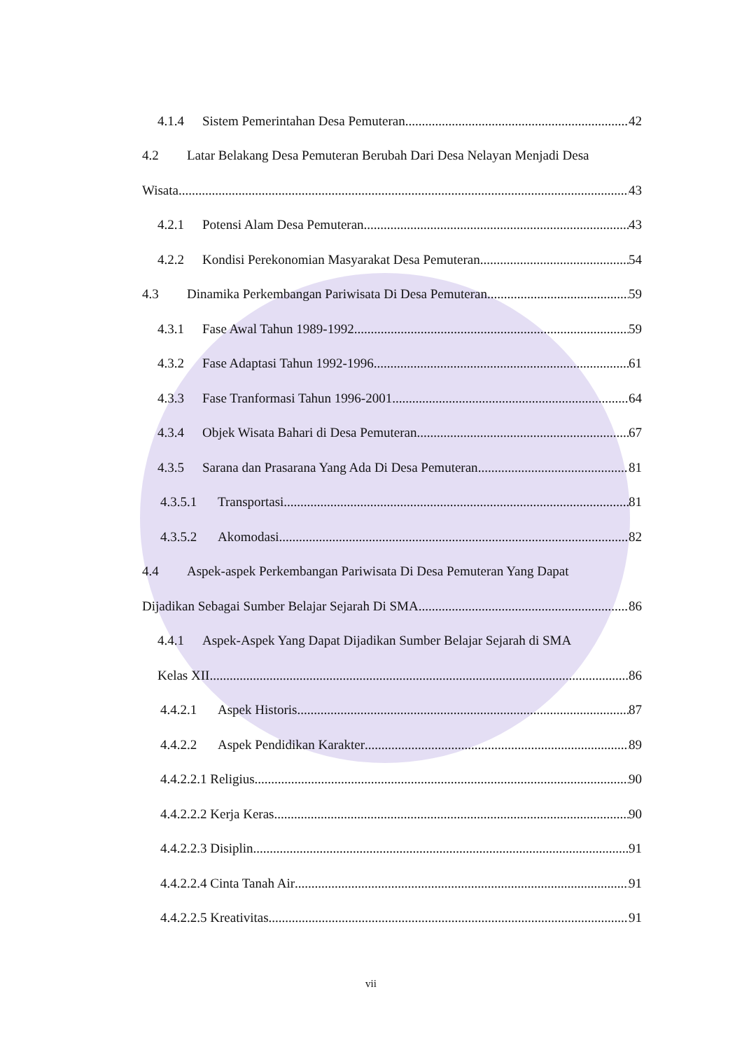4.1.4 Sistem Pemerintahan Desa Pemuteran 42
4.2 Latar Belakang Desa Pemuteran Berubah Dari Desa Nelayan Menjadi Desa
Wisata 43
4.2.1 Potensi Alam Desa Pemuteran 43
4.2.2 Kondisi Perekonomian Masyarakat Desa Pemuteran 54
4.3 Dinamika Perkembangan Pariwisata Di Desa Pemuteran 59
4.3.1 Fase Awal Tahun 1989-1992 59
4.3.2 Fase Adaptasi Tahun 1992-1996 61
4.3.3 Fase Tranformasi Tahun 1996-2001 64
4.3.4 Objek Wisata Bahari di Desa Pemuteran 67
4.3.5 Sarana dan Prasarana Yang Ada Di Desa Pemuteran 81
4.3.5.1 Transportasi 81
4.3.5.2 Akomodasi 82
4.4 Aspek-aspek Perkembangan Pariwisata Di Desa Pemuteran Yang Dapat
Dijadikan Sebagai Sumber Belajar Sejarah Di SMA 86
4.4.1 Aspek-Aspek Yang Dapat Dijadikan Sumber Belajar Sejarah di SMA
Kelas XII 86
4.4.2.1 Aspek Historis 87
4.4.2.2 Aspek Pendidikan Karakter 89
4.4.2.2.1 Religius 90
4.4.2.2.2 Kerja Keras 90
4.4.2.2.3 Disiplin 91
4.4.2.2.4 Cinta Tanah Air 91
4.4.2.2.5 Kreativitas 91
vii